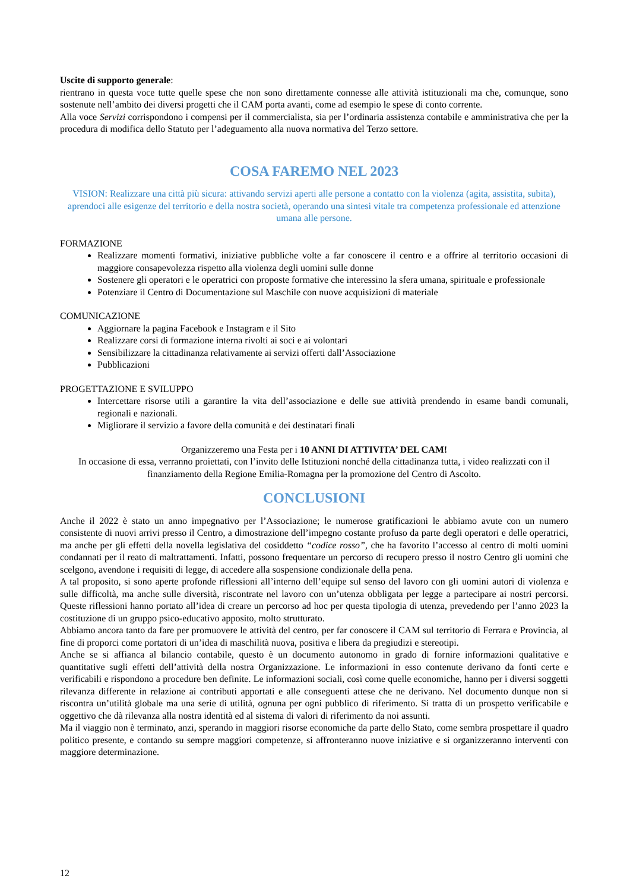Uscite di supporto generale:
rientrano in questa voce tutte quelle spese che non sono direttamente connesse alle attività istituzionali ma che, comunque, sono sostenute nell’ambito dei diversi progetti che il CAM porta avanti, come ad esempio le spese di conto corrente.
Alla voce Servizi corrispondono i compensi per il commercialista, sia per l’ordinaria assistenza contabile e amministrativa che per la procedura di modifica dello Statuto per l’adeguamento alla nuova normativa del Terzo settore.
COSA FAREMO NEL 2023
VISION: Realizzare una città più sicura: attivando servizi aperti alle persone a contatto con la violenza (agita, assistita, subita), aprendoci alle esigenze del territorio e della nostra società, operando una sintesi vitale tra competenza professionale ed attenzione umana alle persone.
FORMAZIONE
Realizzare momenti formativi, iniziative pubbliche volte a far conoscere il centro e a offrire al territorio occasioni di maggiore consapevolezza rispetto alla violenza degli uomini sulle donne
Sostenere gli operatori e le operatrici con proposte formative che interessino la sfera umana, spirituale e professionale
Potenziare il Centro di Documentazione sul Maschile con nuove acquisizioni di materiale
COMUNICAZIONE
Aggiornare la pagina Facebook e Instagram e il Sito
Realizzare corsi di formazione interna rivolti ai soci e ai volontari
Sensibilizzare la cittadinanza relativamente ai servizi offerti dall’Associazione
Pubblicazioni
PROGETTAZIONE E SVILUPPO
Intercettare risorse utili a garantire la vita dell’associazione e delle sue attività prendendo in esame bandi comunali, regionali e nazionali.
Migliorare il servizio a favore della comunità e dei destinatari finali
Organizzeremo una Festa per i 10 ANNI DI ATTIVITA’ DEL CAM!
In occasione di essa, verranno proiettati, con l’invito delle Istituzioni nonché della cittadinanza tutta, i video realizzati con il finanziamento della Regione Emilia-Romagna per la promozione del Centro di Ascolto.
CONCLUSIONI
Anche il 2022 è stato un anno impegnativo per l’Associazione; le numerose gratificazioni le abbiamo avute con un numero consistente di nuovi arrivi presso il Centro, a dimostrazione dell’impegno costante profuso da parte degli operatori e delle operatrici, ma anche per gli effetti della novella legislativa del cosiddetto “codice rosso”, che ha favorito l’accesso al centro di molti uomini condannati per il reato di maltrattamenti. Infatti, possono frequentare un percorso di recupero presso il nostro Centro gli uomini che scelgono, avendone i requisiti di legge, di accedere alla sospensione condizionale della pena.
A tal proposito, si sono aperte profonde riflessioni all’interno dell’equipe sul senso del lavoro con gli uomini autori di violenza e sulle difficoltà, ma anche sulle diversità, riscontrate nel lavoro con un’utenza obbligata per legge a partecipare ai nostri percorsi. Queste riflessioni hanno portato all’idea di creare un percorso ad hoc per questa tipologia di utenza, prevedendo per l’anno 2023 la costituzione di un gruppo psico-educativo apposito, molto strutturato.
Abbiamo ancora tanto da fare per promuovere le attività del centro, per far conoscere il CAM sul territorio di Ferrara e Provincia, al fine di proporci come portatori di un’idea di maschilità nuova, positiva e libera da pregiudizi e stereotipi.
Anche se si affianca al bilancio contabile, questo è un documento autonomo in grado di fornire informazioni qualitative e quantitative sugli effetti dell’attività della nostra Organizzazione. Le informazioni in esso contenute derivano da fonti certe e verificabili e rispondono a procedure ben definite. Le informazioni sociali, così come quelle economiche, hanno per i diversi soggetti rilevanza differente in relazione ai contributi apportati e alle conseguenti attese che ne derivano. Nel documento dunque non si riscontra un’utilità globale ma una serie di utilità, ognuna per ogni pubblico di riferimento. Si tratta di un prospetto verificabile e oggettivo che dà rilevanza alla nostra identità ed al sistema di valori di riferimento da noi assunti.
Ma il viaggio non è terminato, anzi, sperando in maggiori risorse economiche da parte dello Stato, come sembra prospettare il quadro politico presente, e contando su sempre maggiori competenze, si affronteranno nuove iniziative e si organizzeranno interventi con maggiore determinazione.
12